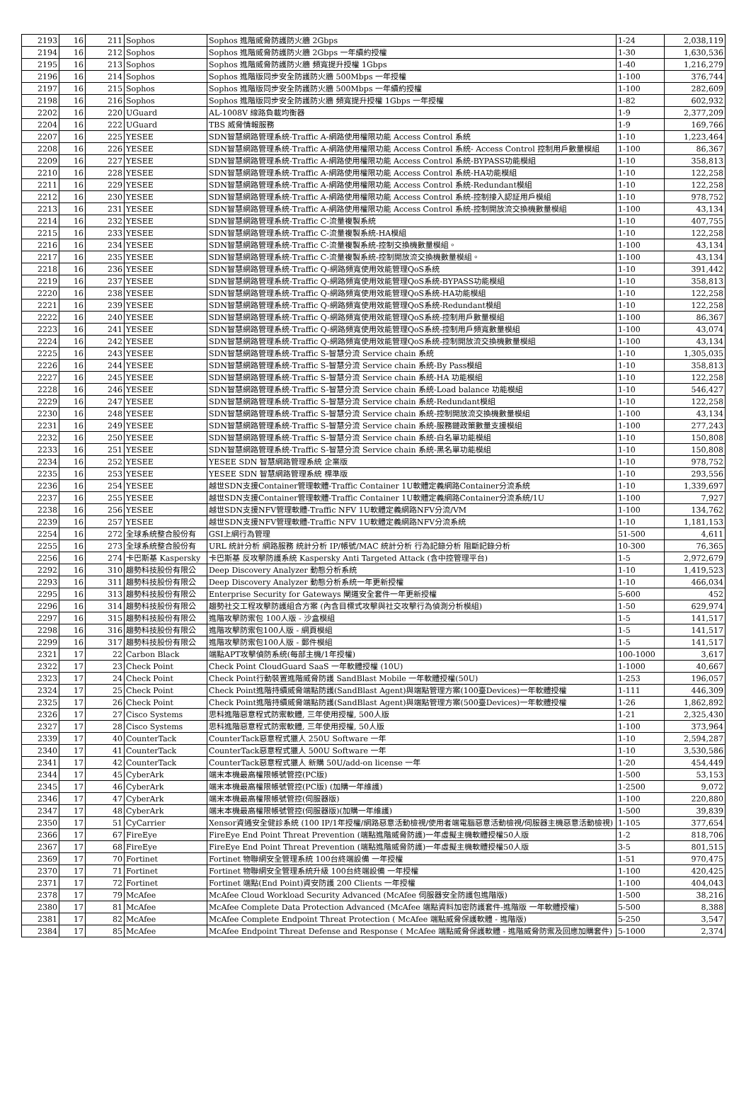| 2193 | 16 | 211 | Sophos | Sophos 進階威脅防護防火牆 2Gbps | 1-24 | 2,038,119 |
| 2194 | 16 | 212 | Sophos | Sophos 進階威脅防護防火牆 2Gbps 一年續約授權 | 1-30 | 1,630,536 |
| 2195 | 16 | 213 | Sophos | Sophos 進階威脅防護防火牆 頻寬提升授權 1Gbps | 1-40 | 1,216,279 |
| 2196 | 16 | 214 | Sophos | Sophos 進階版同步安全防護防火牆 500Mbps 一年授權 | 1-100 | 376,744 |
| 2197 | 16 | 215 | Sophos | Sophos 進階版同步安全防護防火牆 500Mbps 一年續約授權 | 1-100 | 282,609 |
| 2198 | 16 | 216 | Sophos | Sophos 進階版同步安全防護防火牆 頻寬提升授權 1Gbps 一年授權 | 1-82 | 602,932 |
| 2202 | 16 | 220 | UGuard | AL-1008V 線路負載均衡器 | 1-9 | 2,377,209 |
| 2204 | 16 | 222 | UGuard | TBS 威脅情報服務 | 1-9 | 169,766 |
| 2207 | 16 | 225 | YESEE | SDN智慧網路管理系統-Traffic A-網路使用權限功能 Access Control 系統 | 1-10 | 1,223,464 |
| 2208 | 16 | 226 | YESEE | SDN智慧網路管理系統-Traffic A-網路使用權限功能 Access Control 系統- Access Control 控制用戶數量模組 | 1-100 | 86,367 |
| 2209 | 16 | 227 | YESEE | SDN智慧網路管理系統-Traffic A-網路使用權限功能 Access Control 系統-BYPASS功能模組 | 1-10 | 358,813 |
| 2210 | 16 | 228 | YESEE | SDN智慧網路管理系統-Traffic A-網路使用權限功能 Access Control 系統-HA功能模組 | 1-10 | 122,258 |
| 2211 | 16 | 229 | YESEE | SDN智慧網路管理系統-Traffic A-網路使用權限功能 Access Control 系統-Redundant模組 | 1-10 | 122,258 |
| 2212 | 16 | 230 | YESEE | SDN智慧網路管理系統-Traffic A-網路使用權限功能 Access Control 系統-控制接入認証用戶模組 | 1-10 | 978,752 |
| 2213 | 16 | 231 | YESEE | SDN智慧網路管理系統-Traffic A-網路使用權限功能 Access Control 系統-控制開放流交換機數量模組 | 1-100 | 43,134 |
| 2214 | 16 | 232 | YESEE | SDN智慧網路管理系統-Traffic C-流量複製系統 | 1-10 | 407,755 |
| 2215 | 16 | 233 | YESEE | SDN智慧網路管理系統-Traffic C-流量複製系統-HA模組 | 1-10 | 122,258 |
| 2216 | 16 | 234 | YESEE | SDN智慧網路管理系統-Traffic C-流量複製系統-控制交換機數量模組。 | 1-100 | 43,134 |
| 2217 | 16 | 235 | YESEE | SDN智慧網路管理系統-Traffic C-流量複製系統-控制開放流交換機數量模組。 | 1-100 | 43,134 |
| 2218 | 16 | 236 | YESEE | SDN智慧網路管理系統-Traffic Q-網路頻寬使用效能管理QoS系統 | 1-10 | 391,442 |
| 2219 | 16 | 237 | YESEE | SDN智慧網路管理系統-Traffic Q-網路頻寬使用效能管理QoS系統-BYPASS功能模組 | 1-10 | 358,813 |
| 2220 | 16 | 238 | YESEE | SDN智慧網路管理系統-Traffic Q-網路頻寬使用效能管理QoS系統-HA功能模組 | 1-10 | 122,258 |
| 2221 | 16 | 239 | YESEE | SDN智慧網路管理系統-Traffic Q-網路頻寬使用效能管理QoS系統-Redundant模組 | 1-10 | 122,258 |
| 2222 | 16 | 240 | YESEE | SDN智慧網路管理系統-Traffic Q-網路頻寬使用效能管理QoS系統-控制用戶數量模組 | 1-100 | 86,367 |
| 2223 | 16 | 241 | YESEE | SDN智慧網路管理系統-Traffic Q-網路頻寬使用效能管理QoS系統-控制用戶頻寬數量模組 | 1-100 | 43,074 |
| 2224 | 16 | 242 | YESEE | SDN智慧網路管理系統-Traffic Q-網路頻寬使用效能管理QoS系統-控制開放流交換機數量模組 | 1-100 | 43,134 |
| 2225 | 16 | 243 | YESEE | SDN智慧網路管理系統-Traffic S-智慧分流 Service chain 系統 | 1-10 | 1,305,035 |
| 2226 | 16 | 244 | YESEE | SDN智慧網路管理系統-Traffic S-智慧分流 Service chain 系統-By Pass模組 | 1-10 | 358,813 |
| 2227 | 16 | 245 | YESEE | SDN智慧網路管理系統-Traffic S-智慧分流 Service chain 系統-HA 功能模組 | 1-10 | 122,258 |
| 2228 | 16 | 246 | YESEE | SDN智慧網路管理系統-Traffic S-智慧分流 Service chain 系統-Load balance 功能模組 | 1-10 | 546,427 |
| 2229 | 16 | 247 | YESEE | SDN智慧網路管理系統-Traffic S-智慧分流 Service chain 系統-Redundant模組 | 1-10 | 122,258 |
| 2230 | 16 | 248 | YESEE | SDN智慧網路管理系統-Traffic S-智慧分流 Service chain 系統-控制開放流交換機數量模組 | 1-100 | 43,134 |
| 2231 | 16 | 249 | YESEE | SDN智慧網路管理系統-Traffic S-智慧分流 Service chain 系統-服務鏈政策數量支援模組 | 1-100 | 277,243 |
| 2232 | 16 | 250 | YESEE | SDN智慧網路管理系統-Traffic S-智慧分流 Service chain 系統-白名單功能模組 | 1-10 | 150,808 |
| 2233 | 16 | 251 | YESEE | SDN智慧網路管理系統-Traffic S-智慧分流 Service chain 系統-黑名單功能模組 | 1-10 | 150,808 |
| 2234 | 16 | 252 | YESEE | YESEE SDN 智慧網路管理系統 企業版 | 1-10 | 978,752 |
| 2235 | 16 | 253 | YESEE | YESEE SDN 智慧網路管理系統 標準版 | 1-10 | 293,556 |
| 2236 | 16 | 254 | YESEE | 越世SDN支援Container管理軟體-Traffic Container 1U軟體定義網路Container分流系統 | 1-10 | 1,339,697 |
| 2237 | 16 | 255 | YESEE | 越世SDN支援Container管理軟體-Traffic Container 1U軟體定義網路Container分流系統/1U | 1-100 | 7,927 |
| 2238 | 16 | 256 | YESEE | 越世SDN支援NFV管理軟體-Traffic NFV 1U軟體定義網路NFV分流/VM | 1-100 | 134,762 |
| 2239 | 16 | 257 | YESEE | 越世SDN支援NFV管理軟體-Traffic NFV 1U軟體定義網路NFV分流系統 | 1-10 | 1,181,153 |
| 2254 | 16 | 272 | 全球系統整合股份有 | GSI上網行為管理 | 51-500 | 4,611 |
| 2255 | 16 | 273 | 全球系統整合股份有 | URL 統計分析 網路服務 統計分析 IP/帳號/MAC 統計分析 行為記錄分析 阻斷記錄分析 | 10-300 | 76,365 |
| 2256 | 16 | 274 | 卡巴斯基 Kaspersky | 卡巴斯基 反攻擊防護系統 Kaspersky Anti Targeted Attack (含中控管理平台) | 1-5 | 2,972,679 |
| 2292 | 16 | 310 | 趨勢科技股份有限公 | Deep Discovery Analyzer 動態分析系統 | 1-10 | 1,419,523 |
| 2293 | 16 | 311 | 趨勢科技股份有限公 | Deep Discovery Analyzer 動態分析系統一年更新授權 | 1-10 | 466,034 |
| 2295 | 16 | 313 | 趨勢科技股份有限公 | Enterprise Security for Gateways 閘道安全套件一年更新授權 | 5-600 | 452 |
| 2296 | 16 | 314 | 趨勢科技股份有限公 | 趨勢社交工程攻擊防護組合方案 (內含目標式攻擊與社交攻擊行為偵測分析模組) | 1-50 | 629,974 |
| 2297 | 16 | 315 | 趨勢科技股份有限公 | 進階攻擊防禦包 100人版 - 沙盒模組 | 1-5 | 141,517 |
| 2298 | 16 | 316 | 趨勢科技股份有限公 | 進階攻擊防禦包100人版 - 網頁模組 | 1-5 | 141,517 |
| 2299 | 16 | 317 | 趨勢科技股份有限公 | 進階攻擊防禦包100人版 - 郵件模組 | 1-5 | 141,517 |
| 2321 | 17 | 22 | Carbon Black | 端點APT攻擊偵防系統(每部主機/1年授權) | 100-1000 | 3,617 |
| 2322 | 17 | 23 | Check Point | Check Point CloudGuard SaaS 一年軟體授權 (10U) | 1-1000 | 40,667 |
| 2323 | 17 | 24 | Check Point | Check Point行動裝置進階威脅防護 SandBlast Mobile 一年軟體授權(50U) | 1-253 | 196,057 |
| 2324 | 17 | 25 | Check Point | Check Point進階持續威脅端點防護(SandBlast Agent)與端點管理方案(100臺Devices)一年軟體授權 | 1-111 | 446,309 |
| 2325 | 17 | 26 | Check Point | Check Point進階持續威脅端點防護(SandBlast Agent)與端點管理方案(500臺Devices)一年軟體授權 | 1-26 | 1,862,892 |
| 2326 | 17 | 27 | Cisco Systems | 思科進階惡意程式防禦軟體, 三年使用授權, 500人版 | 1-21 | 2,325,430 |
| 2327 | 17 | 28 | Cisco Systems | 思科進階惡意程式防禦軟體, 三年使用授權, 50人版 | 1-100 | 373,964 |
| 2339 | 17 | 40 | CounterTack | CounterTack惡意程式獵人 250U Software 一年 | 1-10 | 2,594,287 |
| 2340 | 17 | 41 | CounterTack | CounterTack惡意程式獵人 500U Software 一年 | 1-10 | 3,530,586 |
| 2341 | 17 | 42 | CounterTack | CounterTack惡意程式獵人 新購 50U/add-on license 一年 | 1-20 | 454,449 |
| 2344 | 17 | 45 | CyberArk | 端末本機最高權限帳號管控(PC版) | 1-500 | 53,153 |
| 2345 | 17 | 46 | CyberArk | 端末本機最高權限帳號管控(PC版) (加購一年維護) | 1-2500 | 9,072 |
| 2346 | 17 | 47 | CyberArk | 端末本機最高權限帳號管控(伺服器版) | 1-100 | 220,880 |
| 2347 | 17 | 48 | CyberArk | 端末本機最高權限帳號管控(伺服器版)(加購一年維護) | 1-500 | 39,839 |
| 2350 | 17 | 51 | CyCarrier | Xensor資通安全健診系統 (100 IP/1年授權/網路惡意活動檢視/使用者端電腦惡意活動檢視/伺服器主機惡意活動檢視) | 1-105 | 377,654 |
| 2366 | 17 | 67 | FireEye | FireEye End Point Threat Prevention (端點進階威脅防護)一年虛擬主機軟體授權50人版 | 1-2 | 818,706 |
| 2367 | 17 | 68 | FireEye | FireEye End Point Threat Prevention (端點進階威脅防護)一年虛擬主機軟體授權50人版 | 3-5 | 801,515 |
| 2369 | 17 | 70 | Fortinet | Fortinet 物聯網安全管理系統 100台終端設備 一年授權 | 1-51 | 970,475 |
| 2370 | 17 | 71 | Fortinet | Fortinet 物聯網安全管理系統升級 100台終端設備 一年授權 | 1-100 | 420,425 |
| 2371 | 17 | 72 | Fortinet | Fortinet 端點(End Point)資安防護 200 Clients 一年授權 | 1-100 | 404,043 |
| 2378 | 17 | 79 | McAfee | McAfee Cloud Workload Security Advanced (McAfee 伺服器安全防護包進階版) | 1-500 | 38,216 |
| 2380 | 17 | 81 | McAfee | McAfee Complete Data Protection Advanced (McAfee 端點資料加密防護套件-進階版 一年軟體授權) | 5-500 | 8,388 |
| 2381 | 17 | 82 | McAfee | McAfee Complete Endpoint Threat Protection ( McAfee 端點威脅保護軟體 - 進階版) | 5-250 | 3,547 |
| 2384 | 17 | 85 | McAfee | McAfee Endpoint Threat Defense and Response ( McAfee 端點威脅保護軟體 - 進階威脅防禦及回應加購套件) | 5-1000 | 2,374 |